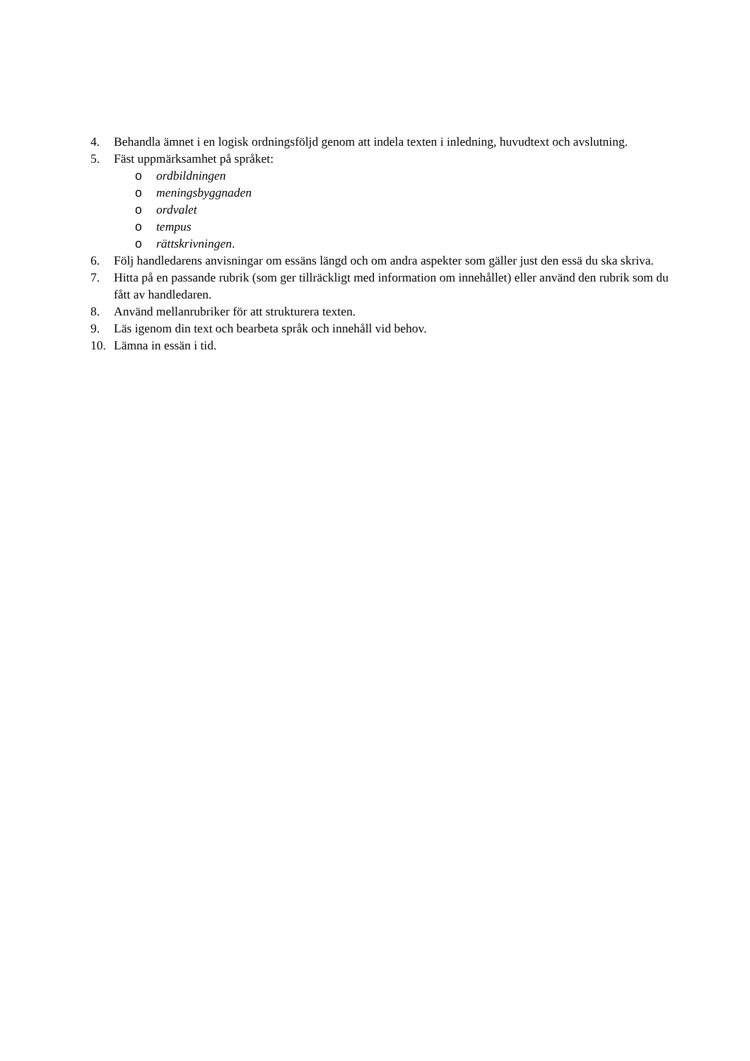4. Behandla ämnet i en logisk ordningsföljd genom att indela texten i inledning, huvudtext och avslutning.
5. Fäst uppmärksamhet på språket:
o ordbildningen
o meningsbyggnaden
o ordvalet
o tempus
o rättskrivningen.
6. Följ handledarens anvisningar om essäns längd och om andra aspekter som gäller just den essä du ska skriva.
7. Hitta på en passande rubrik (som ger tillräckligt med information om innehållet) eller använd den rubrik som du fått av handledaren.
8. Använd mellanrubriker för att strukturera texten.
9. Läs igenom din text och bearbeta språk och innehåll vid behov.
10. Lämna in essän i tid.